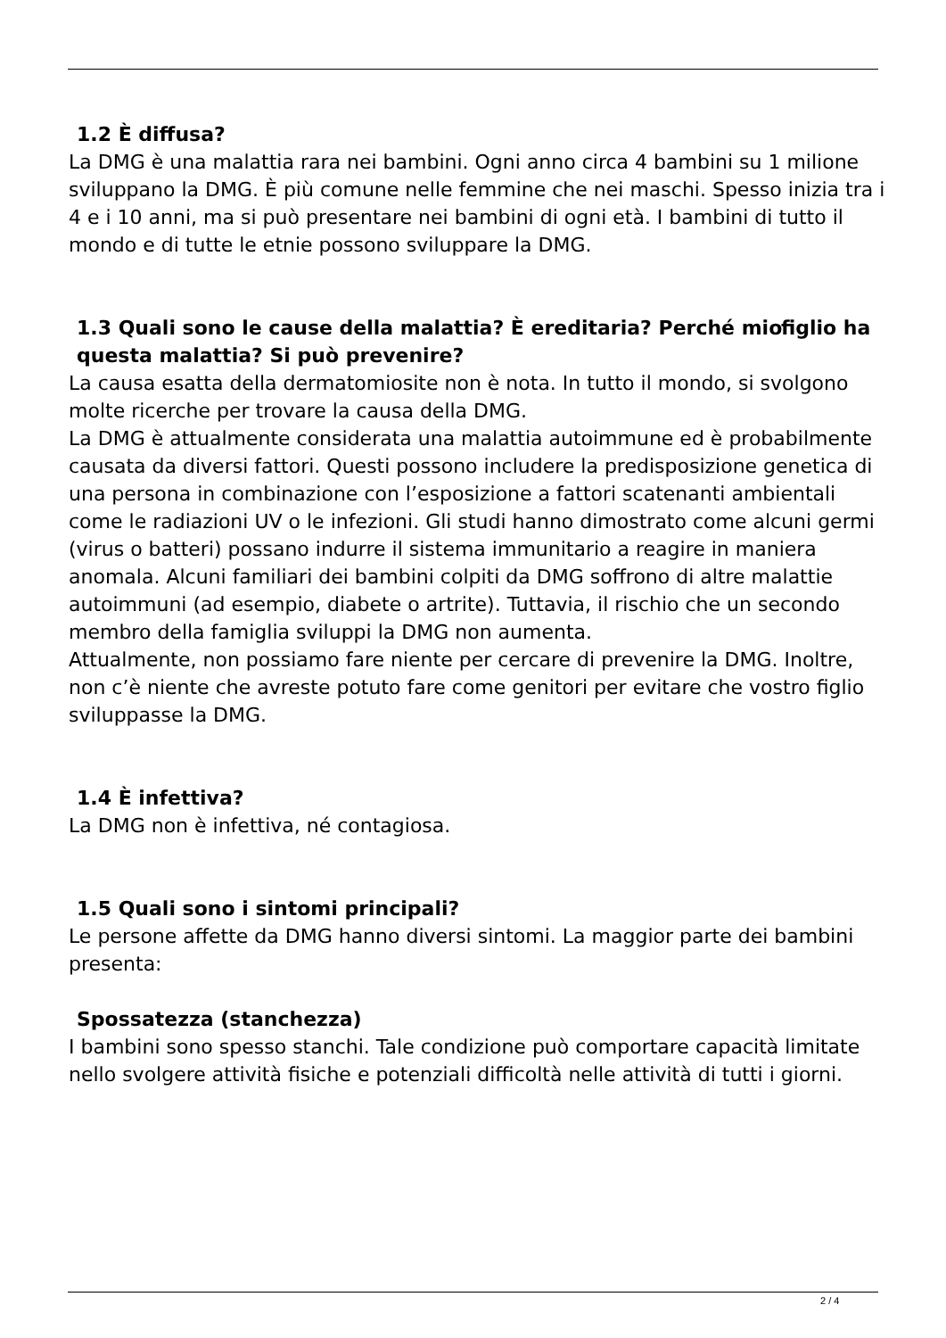1.2 È diffusa?
La DMG è una malattia rara nei bambini. Ogni anno circa 4 bambini su 1 milione sviluppano la DMG. È più comune nelle femmine che nei maschi. Spesso inizia tra i 4 e i 10 anni, ma si può presentare nei bambini di ogni età. I bambini di tutto il mondo e di tutte le etnie possono sviluppare la DMG.
1.3 Quali sono le cause della malattia? È ereditaria? Perché mio figlio ha questa malattia? Si può prevenire?
La causa esatta della dermatomiosite non è nota. In tutto il mondo, si svolgono molte ricerche per trovare la causa della DMG.
La DMG è attualmente considerata una malattia autoimmune ed è probabilmente causata da diversi fattori. Questi possono includere la predisposizione genetica di una persona in combinazione con l’esposizione a fattori scatenanti ambientali come le radiazioni UV o le infezioni. Gli studi hanno dimostrato come alcuni germi (virus o batteri) possano indurre il sistema immunitario a reagire in maniera anomala. Alcuni familiari dei bambini colpiti da DMG soffrono di altre malattie autoimmuni (ad esempio, diabete o artrite). Tuttavia, il rischio che un secondo membro della famiglia sviluppi la DMG non aumenta.
Attualmente, non possiamo fare niente per cercare di prevenire la DMG. Inoltre, non c’è niente che avreste potuto fare come genitori per evitare che vostro figlio sviluppasse la DMG.
1.4 È infettiva?
La DMG non è infettiva, né contagiosa.
1.5 Quali sono i sintomi principali?
Le persone affette da DMG hanno diversi sintomi. La maggior parte dei bambini presenta:
Spossatezza (stanchezza)
I bambini sono spesso stanchi. Tale condizione può comportare capacità limitate nello svolgere attività fisiche e potenziali difficoltà nelle attività di tutti i giorni.
2 / 4